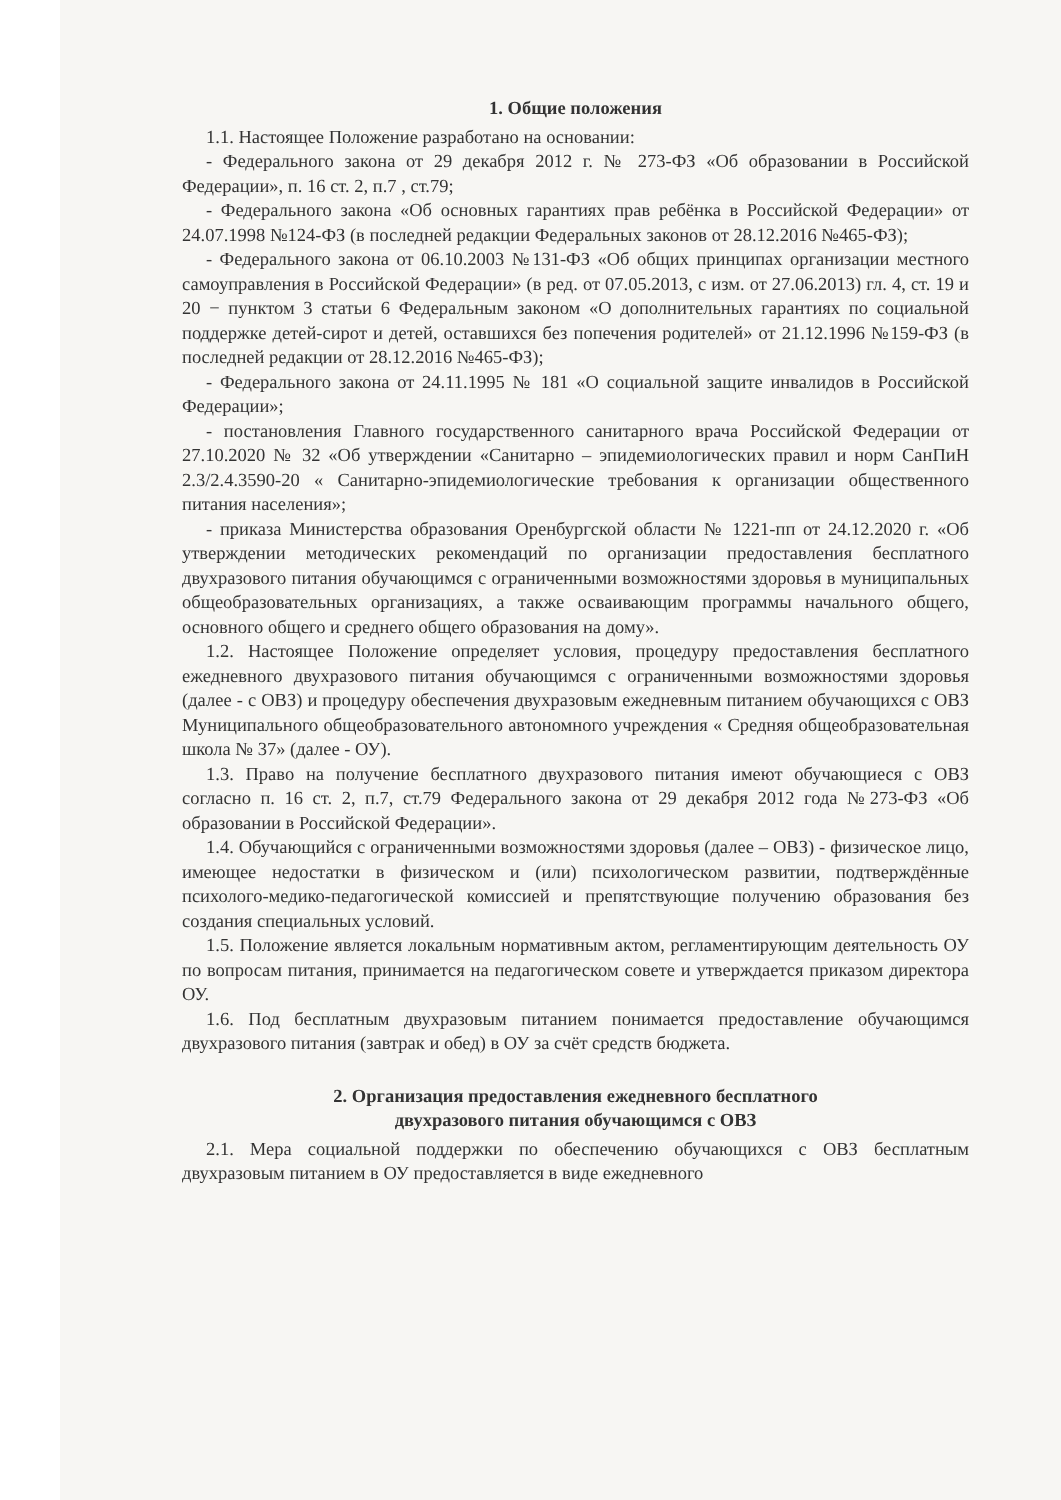1. Общие положения
1.1. Настоящее Положение разработано на основании:
- Федерального закона от 29 декабря 2012 г. № 273-ФЗ «Об образовании в Российской Федерации», п. 16 ст. 2, п.7 , ст.79;
- Федерального закона «Об основных гарантиях прав ребёнка в Российской Федерации» от 24.07.1998 №124-ФЗ (в последней редакции Федеральных законов от 28.12.2016 №465-ФЗ);
- Федерального закона от 06.10.2003 №131-ФЗ «Об общих принципах организации местного самоуправления в Российской Федерации» (в ред. от 07.05.2013, с изм. от 27.06.2013) гл. 4, ст. 19 и 20 − пунктом 3 статьи 6 Федеральным законом «О дополнительных гарантиях по социальной поддержке детей-сирот и детей, оставшихся без попечения родителей» от 21.12.1996 №159-ФЗ (в последней редакции от 28.12.2016 №465-ФЗ);
- Федерального закона от 24.11.1995 № 181 «О социальной защите инвалидов в Российской Федерации»;
- постановления Главного государственного санитарного врача Российской Федерации от 27.10.2020 № 32 «Об утверждении «Санитарно – эпидемиологических правил и норм СанПиН 2.3/2.4.3590-20 « Санитарно-эпидемиологические требования к организации общественного питания населения»;
- приказа Министерства образования Оренбургской области № 1221-пп от 24.12.2020 г. «Об утверждении методических рекомендаций по организации предоставления бесплатного двухразового питания обучающимся с ограниченными возможностями здоровья в муниципальных общеобразовательных организациях, а также осваивающим программы начального общего, основного общего и среднего общего образования на дому».
1.2. Настоящее Положение определяет условия, процедуру предоставления бесплатного ежедневного двухразового питания обучающимся с ограниченными возможностями здоровья (далее - с ОВЗ) и процедуру обеспечения двухразовым ежедневным питанием обучающихся с ОВЗ Муниципального общеобразовательного автономного учреждения « Средняя общеобразовательная школа № 37» (далее - ОУ).
1.3. Право на получение бесплатного двухразового питания имеют обучающиеся с ОВЗ согласно п. 16 ст. 2, п.7, ст.79 Федерального закона от 29 декабря 2012 года №273-ФЗ «Об образовании в Российской Федерации».
1.4. Обучающийся с ограниченными возможностями здоровья (далее – ОВЗ) - физическое лицо, имеющее недостатки в физическом и (или) психологическом развитии, подтверждённые психолого-медико-педагогической комиссией и препятствующие получению образования без создания специальных условий.
1.5. Положение является локальным нормативным актом, регламентирующим деятельность ОУ по вопросам питания, принимается на педагогическом совете и утверждается приказом директора ОУ.
1.6. Под бесплатным двухразовым питанием понимается предоставление обучающимся двухразового питания (завтрак и обед) в ОУ за счёт средств бюджета.
2. Организация предоставления ежедневного бесплатного
двухразового питания обучающимся с ОВЗ
2.1. Мера социальной поддержки по обеспечению обучающихся с ОВЗ бесплатным двухразовым питанием в ОУ предоставляется в виде ежедневного